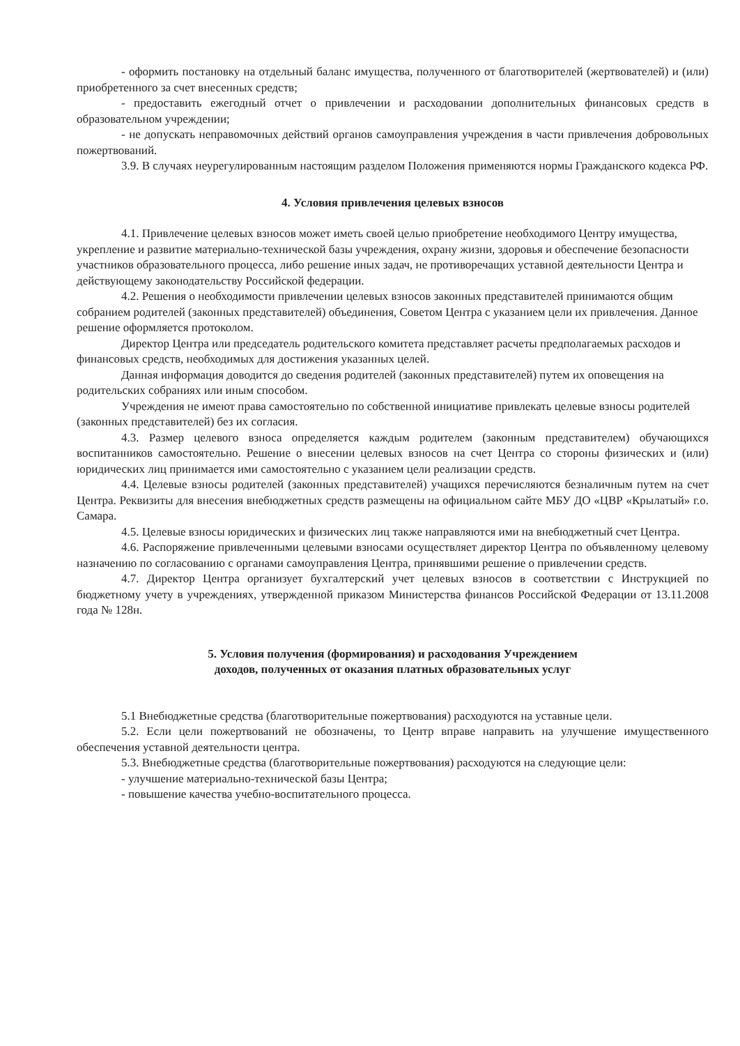- оформить постановку на отдельный баланс имущества, полученного от благотворителей (жертвователей) и (или) приобретенного за счет внесенных средств;
- предоставить ежегодный отчет о привлечении и расходовании дополнительных финансовых средств в образовательном учреждении;
- не допускать неправомочных действий органов самоуправления учреждения в части привлечения добровольных пожертвований.
3.9. В случаях неурегулированным настоящим разделом Положения применяются нормы Гражданского кодекса РФ.
4. Условия привлечения целевых взносов
4.1. Привлечение целевых взносов может иметь своей целью приобретение необходимого Центру имущества, укрепление и развитие материально-технической базы учреждения, охрану жизни, здоровья и обеспечение безопасности участников образовательного процесса, либо решение иных задач, не противоречащих уставной деятельности Центра и действующему законодательству Российской федерации.
4.2. Решения о необходимости привлечении целевых взносов законных представителей принимаются общим собранием родителей (законных представителей) объединения, Советом Центра с указанием цели их привлечения. Данное решение оформляется протоколом.
Директор Центра или председатель родительского комитета представляет расчеты предполагаемых расходов и финансовых средств, необходимых для достижения указанных целей.
Данная информация доводится до сведения родителей (законных представителей) путем их оповещения на родительских собраниях или иным способом.
Учреждения не имеют права самостоятельно по собственной инициативе привлекать целевые взносы родителей (законных представителей) без их согласия.
4.3. Размер целевого взноса определяется каждым родителем (законным представителем) обучающихся воспитанников самостоятельно. Решение о внесении целевых взносов на счет Центра со стороны физических и (или) юридических лиц принимается ими самостоятельно с указанием цели реализации средств.
4.4. Целевые взносы родителей (законных представителей) учащихся перечисляются безналичным путем на счет Центра. Реквизиты для внесения внебюджетных средств размещены на официальном сайте МБУ ДО «ЦВР «Крылатый» г.о. Самара.
4.5. Целевые взносы юридических и физических лиц также направляются ими на внебюджетный счет Центра.
4.6. Распоряжение привлеченными целевыми взносами осуществляет директор Центра по объявленному целевому назначению по согласованию с органами самоуправления Центра, принявшими решение о привлечении средств.
4.7. Директор Центра организует бухгалтерский учет целевых взносов в соответствии с Инструкцией по бюджетному учету в учреждениях, утвержденной приказом Министерства финансов Российской Федерации от 13.11.2008 года № 128н.
5. Условия получения (формирования) и расходования Учреждением
доходов, полученных от оказания платных образовательных услуг
5.1 Внебюджетные средства (благотворительные пожертвования) расходуются на уставные цели.
5.2. Если цели пожертвований не обозначены, то Центр вправе направить на улучшение имущественного обеспечения уставной деятельности центра.
5.3. Внебюджетные средства (благотворительные пожертвования) расходуются на следующие цели:
- улучшение материально-технической базы Центра;
- повышение качества учебно-воспитательного процесса.